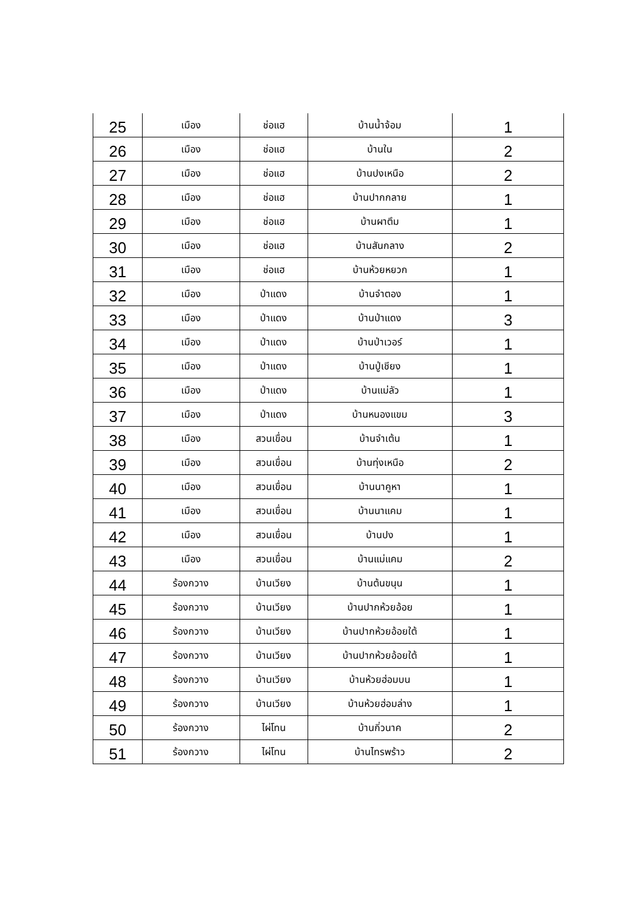| 25 | เมือง | ช่อแฮ | บ้านน้ำจ้อม | 1 |
| 26 | เมือง | ช่อแฮ | บ้านใน | 2 |
| 27 | เมือง | ช่อแฮ | บ้านปงเหนือ | 2 |
| 28 | เมือง | ช่อแฮ | บ้านปากกลาย | 1 |
| 29 | เมือง | ช่อแฮ | บ้านผาตึม | 1 |
| 30 | เมือง | ช่อแฮ | บ้านสันกลาง | 2 |
| 31 | เมือง | ช่อแฮ | บ้านห้วยหยวก | 1 |
| 32 | เมือง | ป่าแดง | บ้านจำตอง | 1 |
| 33 | เมือง | ป่าแดง | บ้านป่าแดง | 3 |
| 34 | เมือง | ป่าแดง | บ้านป่าเวอร์ | 1 |
| 35 | เมือง | ป่าแดง | บ้านปู่เชียง | 1 |
| 36 | เมือง | ป่าแดง | บ้านแม่ลัว | 1 |
| 37 | เมือง | ป่าแดง | บ้านหนองแขม | 3 |
| 38 | เมือง | สวนเขื่อน | บ้านจำเต้น | 1 |
| 39 | เมือง | สวนเขื่อน | บ้านทุ่งเหนือ | 2 |
| 40 | เมือง | สวนเขื่อน | บ้านนาคูหา | 1 |
| 41 | เมือง | สวนเขื่อน | บ้านนาแคม | 1 |
| 42 | เมือง | สวนเขื่อน | บ้านปง | 1 |
| 43 | เมือง | สวนเขื่อน | บ้านแม่แคม | 2 |
| 44 | ร้องกวาง | บ้านเวียง | บ้านต้นขนุน | 1 |
| 45 | ร้องกวาง | บ้านเวียง | บ้านปากห้วยอ้อย | 1 |
| 46 | ร้องกวาง | บ้านเวียง | บ้านปากห้วยอ้อยใต้ | 1 |
| 47 | ร้องกวาง | บ้านเวียง | บ้านปากห้วยอ้อยใต้ | 1 |
| 48 | ร้องกวาง | บ้านเวียง | บ้านห้วยฮ่อมบน | 1 |
| 49 | ร้องกวาง | บ้านเวียง | บ้านห้วยฮ่อมล่าง | 1 |
| 50 | ร้องกวาง | ไผ่โทน | บ้านกิ่วนาค | 2 |
| 51 | ร้องกวาง | ไผ่โทน | บ้านไทรพร้าว | 2 |